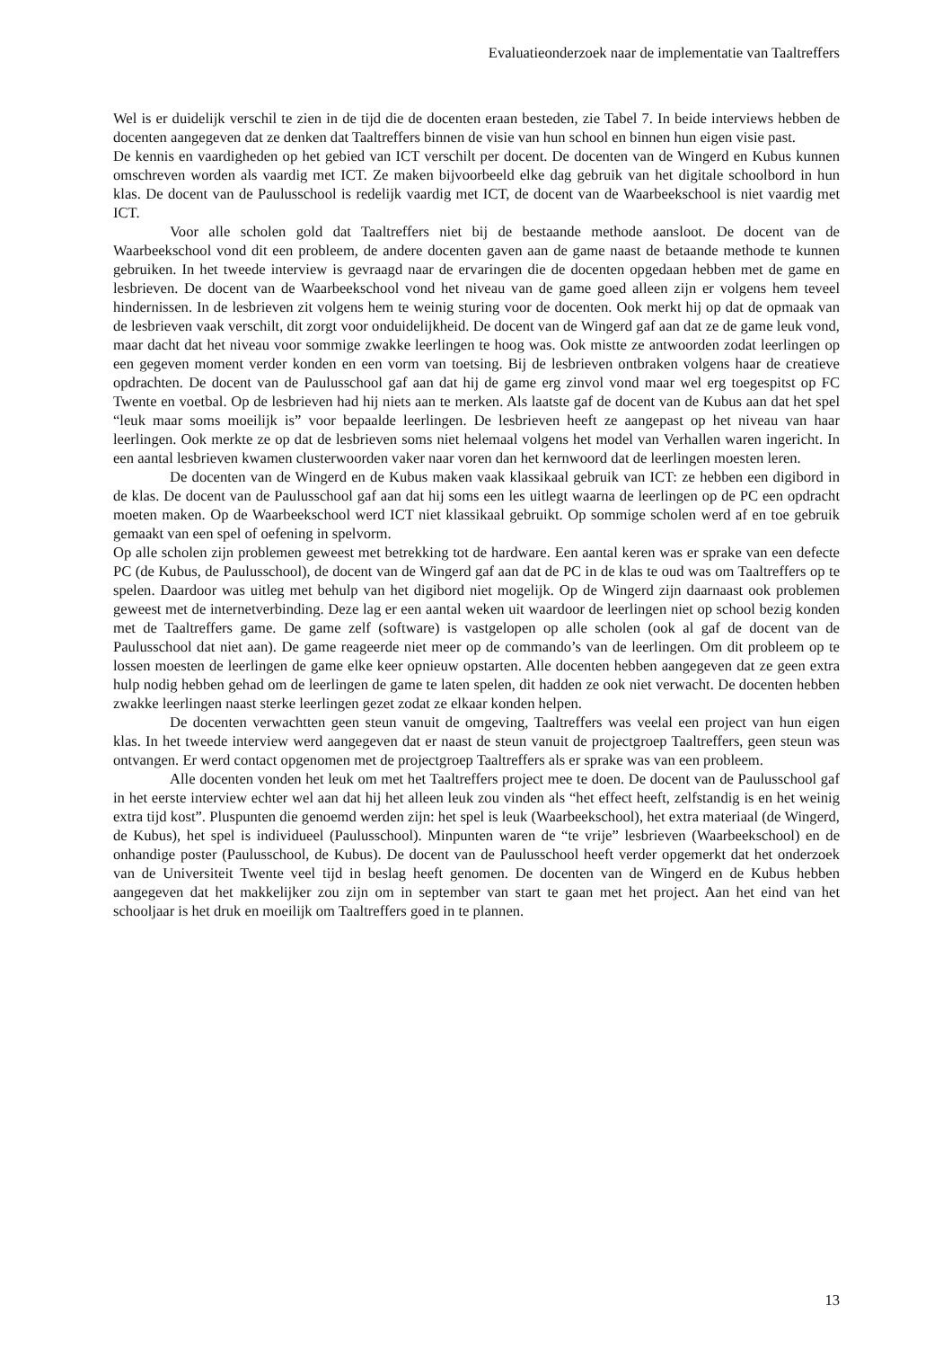Evaluatieonderzoek naar de implementatie van Taaltreffers
Wel is er duidelijk verschil te zien in de tijd die de docenten eraan besteden, zie Tabel 7. In beide interviews hebben de docenten aangegeven dat ze denken dat Taaltreffers binnen de visie van hun school en binnen hun eigen visie past.
De kennis en vaardigheden op het gebied van ICT verschilt per docent. De docenten van de Wingerd en Kubus kunnen omschreven worden als vaardig met ICT. Ze maken bijvoorbeeld elke dag gebruik van het digitale schoolbord in hun klas. De docent van de Paulusschool is redelijk vaardig met ICT, de docent van de Waarbeekschool is niet vaardig met ICT.
Voor alle scholen gold dat Taaltreffers niet bij de bestaande methode aansloot. De docent van de Waarbeekschool vond dit een probleem, de andere docenten gaven aan de game naast de betaande methode te kunnen gebruiken. In het tweede interview is gevraagd naar de ervaringen die de docenten opgedaan hebben met de game en lesbrieven. De docent van de Waarbeekschool vond het niveau van de game goed alleen zijn er volgens hem teveel hindernissen. In de lesbrieven zit volgens hem te weinig sturing voor de docenten. Ook merkt hij op dat de opmaak van de lesbrieven vaak verschilt, dit zorgt voor onduidelijkheid. De docent van de Wingerd gaf aan dat ze de game leuk vond, maar dacht dat het niveau voor sommige zwakke leerlingen te hoog was. Ook mistte ze antwoorden zodat leerlingen op een gegeven moment verder konden en een vorm van toetsing. Bij de lesbrieven ontbraken volgens haar de creatieve opdrachten. De docent van de Paulusschool gaf aan dat hij de game erg zinvol vond maar wel erg toegespitst op FC Twente en voetbal. Op de lesbrieven had hij niets aan te merken. Als laatste gaf de docent van de Kubus aan dat het spel “leuk maar soms moeilijk is” voor bepaalde leerlingen. De lesbrieven heeft ze aangepast op het niveau van haar leerlingen. Ook merkte ze op dat de lesbrieven soms niet helemaal volgens het model van Verhallen waren ingericht. In een aantal lesbrieven kwamen clusterwoorden vaker naar voren dan het kernwoord dat de leerlingen moesten leren.
De docenten van de Wingerd en de Kubus maken vaak klassikaal gebruik van ICT: ze hebben een digibord in de klas. De docent van de Paulusschool gaf aan dat hij soms een les uitlegt waarna de leerlingen op de PC een opdracht moeten maken. Op de Waarbeekschool werd ICT niet klassikaal gebruikt. Op sommige scholen werd af en toe gebruik gemaakt van een spel of oefening in spelvorm.
Op alle scholen zijn problemen geweest met betrekking tot de hardware. Een aantal keren was er sprake van een defecte PC (de Kubus, de Paulusschool), de docent van de Wingerd gaf aan dat de PC in de klas te oud was om Taaltreffers op te spelen. Daardoor was uitleg met behulp van het digibord niet mogelijk. Op de Wingerd zijn daarnaast ook problemen geweest met de internetverbinding. Deze lag er een aantal weken uit waardoor de leerlingen niet op school bezig konden met de Taaltreffers game. De game zelf (software) is vastgelopen op alle scholen (ook al gaf de docent van de Paulusschool dat niet aan). De game reageerde niet meer op de commando’s van de leerlingen. Om dit probleem op te lossen moesten de leerlingen de game elke keer opnieuw opstarten. Alle docenten hebben aangegeven dat ze geen extra hulp nodig hebben gehad om de leerlingen de game te laten spelen, dit hadden ze ook niet verwacht. De docenten hebben zwakke leerlingen naast sterke leerlingen gezet zodat ze elkaar konden helpen.
De docenten verwachtten geen steun vanuit de omgeving, Taaltreffers was veelal een project van hun eigen klas. In het tweede interview werd aangegeven dat er naast de steun vanuit de projectgroep Taaltreffers, geen steun was ontvangen. Er werd contact opgenomen met de projectgroep Taaltreffers als er sprake was van een probleem.
Alle docenten vonden het leuk om met het Taaltreffers project mee te doen. De docent van de Paulusschool gaf in het eerste interview echter wel aan dat hij het alleen leuk zou vinden als “het effect heeft, zelfstandig is en het weinig extra tijd kost”. Pluspunten die genoemd werden zijn: het spel is leuk (Waarbeekschool), het extra materiaal (de Wingerd, de Kubus), het spel is individueel (Paulusschool). Minpunten waren de “te vrije” lesbrieven (Waarbeekschool) en de onhandige poster (Paulusschool, de Kubus). De docent van de Paulusschool heeft verder opgemerkt dat het onderzoek van de Universiteit Twente veel tijd in beslag heeft genomen. De docenten van de Wingerd en de Kubus hebben aangegeven dat het makkelijker zou zijn om in september van start te gaan met het project. Aan het eind van het schooljaar is het druk en moeilijk om Taaltreffers goed in te plannen.
13